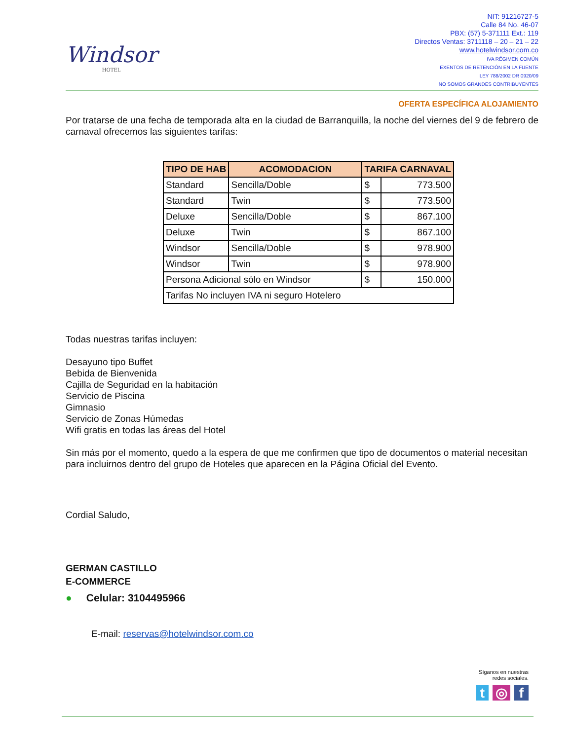Windsor
HOTEL
NIT: 91216727-5
Calle 84 No. 46-07
PBX: (57) 5-371111 Ext.: 119
Directos Ventas: 3711118 – 20 – 21 – 22
www.hotelwindsor.com.co
IVA RÉGIMEN COMÚN
EXENTOS DE RETENCIÓN EN LA FUENTE
LEY 788/2002 DR 0920/09
NO SOMOS GRANDES CONTRIBUYENTES
OFERTA ESPECÍFICA ALOJAMIENTO
Por tratarse de una fecha de temporada alta en la ciudad de Barranquilla, la noche del viernes del 9 de febrero de carnaval ofrecemos las siguientes tarifas:
| TIPO DE HAB | ACOMODACION | TARIFA CARNAVAL | |
| --- | --- | --- | --- |
| Standard | Sencilla/Doble | $ | 773.500 |
| Standard | Twin | $ | 773.500 |
| Deluxe | Sencilla/Doble | $ | 867.100 |
| Deluxe | Twin | $ | 867.100 |
| Windsor | Sencilla/Doble | $ | 978.900 |
| Windsor | Twin | $ | 978.900 |
| Persona Adicional sólo en Windsor | | $ | 150.000 |
| Tarifas No incluyen IVA ni seguro Hotelero | | | |
Todas nuestras tarifas incluyen:
Desayuno tipo Buffet
Bebida de Bienvenida
Cajilla de Seguridad en la habitación
Servicio de Piscina
Gimnasio
Servicio de Zonas Húmedas
Wifi gratis en todas las áreas del Hotel
Sin más por el momento, quedo a la espera de que me confirmen que tipo de documentos o material necesitan para incluirnos dentro del grupo de Hoteles que aparecen en la Página Oficial del Evento.
Cordial Saludo,
GERMAN CASTILLO
E-COMMERCE
● Celular: 3104495966
E-mail: reservas@hotelwindsor.com.co
Síganos en nuestras
redes sociales.
t ◎ f